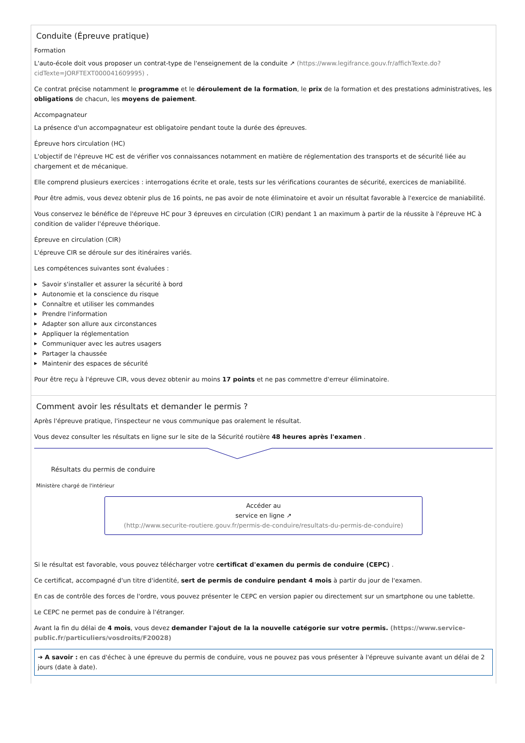Conduite (Épreuve pratique)
Formation
L'auto-école doit vous proposer un contrat-type de l'enseignement de la conduite ↗ (https://www.legifrance.gouv.fr/affichTexte.do?cidTexte=JORFTEXT000041609995) .
Ce contrat précise notamment le programme et le déroulement de la formation, le prix de la formation et des prestations administratives, les obligations de chacun, les moyens de paiement.
Accompagnateur
La présence d'un accompagnateur est obligatoire pendant toute la durée des épreuves.
Épreuve hors circulation (HC)
L'objectif de l'épreuve HC est de vérifier vos connaissances notamment en matière de réglementation des transports et de sécurité liée au chargement et de mécanique.
Elle comprend plusieurs exercices : interrogations écrite et orale, tests sur les vérifications courantes de sécurité, exercices de maniabilité.
Pour être admis, vous devez obtenir plus de 16 points, ne pas avoir de note éliminatoire et avoir un résultat favorable à l'exercice de maniabilité.
Vous conservez le bénéfice de l'épreuve HC pour 3 épreuves en circulation (CIR) pendant 1 an maximum à partir de la réussite à l'épreuve HC à condition de valider l'épreuve théorique.
Épreuve en circulation (CIR)
L'épreuve CIR se déroule sur des itinéraires variés.
Les compétences suivantes sont évaluées :
▶ Savoir s'installer et assurer la sécurité à bord
▶ Autonomie et la conscience du risque
▶ Connaître et utiliser les commandes
▶ Prendre l'information
▶ Adapter son allure aux circonstances
▶ Appliquer la réglementation
▶ Communiquer avec les autres usagers
▶ Partager la chaussée
▶ Maintenir des espaces de sécurité
Pour être reçu à l'épreuve CIR, vous devez obtenir au moins 17 points et ne pas commettre d'erreur éliminatoire.
Comment avoir les résultats et demander le permis ?
Après l'épreuve pratique, l'inspecteur ne vous communique pas oralement le résultat.
Vous devez consulter les résultats en ligne sur le site de la Sécurité routière 48 heures après l'examen .
Résultats du permis de conduire
Ministère chargé de l'intérieur
Accéder au
service en ligne ↗
(http://www.securite-routiere.gouv.fr/permis-de-conduire/resultats-du-permis-de-conduire)
Si le résultat est favorable, vous pouvez télécharger votre certificat d'examen du permis de conduire (CEPC) .
Ce certificat, accompagné d'un titre d'identité, sert de permis de conduire pendant 4 mois à partir du jour de l'examen.
En cas de contrôle des forces de l'ordre, vous pouvez présenter le CEPC en version papier ou directement sur un smartphone ou une tablette.
Le CEPC ne permet pas de conduire à l'étranger.
Avant la fin du délai de 4 mois, vous devez demander l'ajout de la la nouvelle catégorie sur votre permis. (https://www.service-public.fr/particuliers/vosdroits/F20028)
➔ A savoir : en cas d'échec à une épreuve du permis de conduire, vous ne pouvez pas vous présenter à l'épreuve suivante avant un délai de 2 jours (date à date).